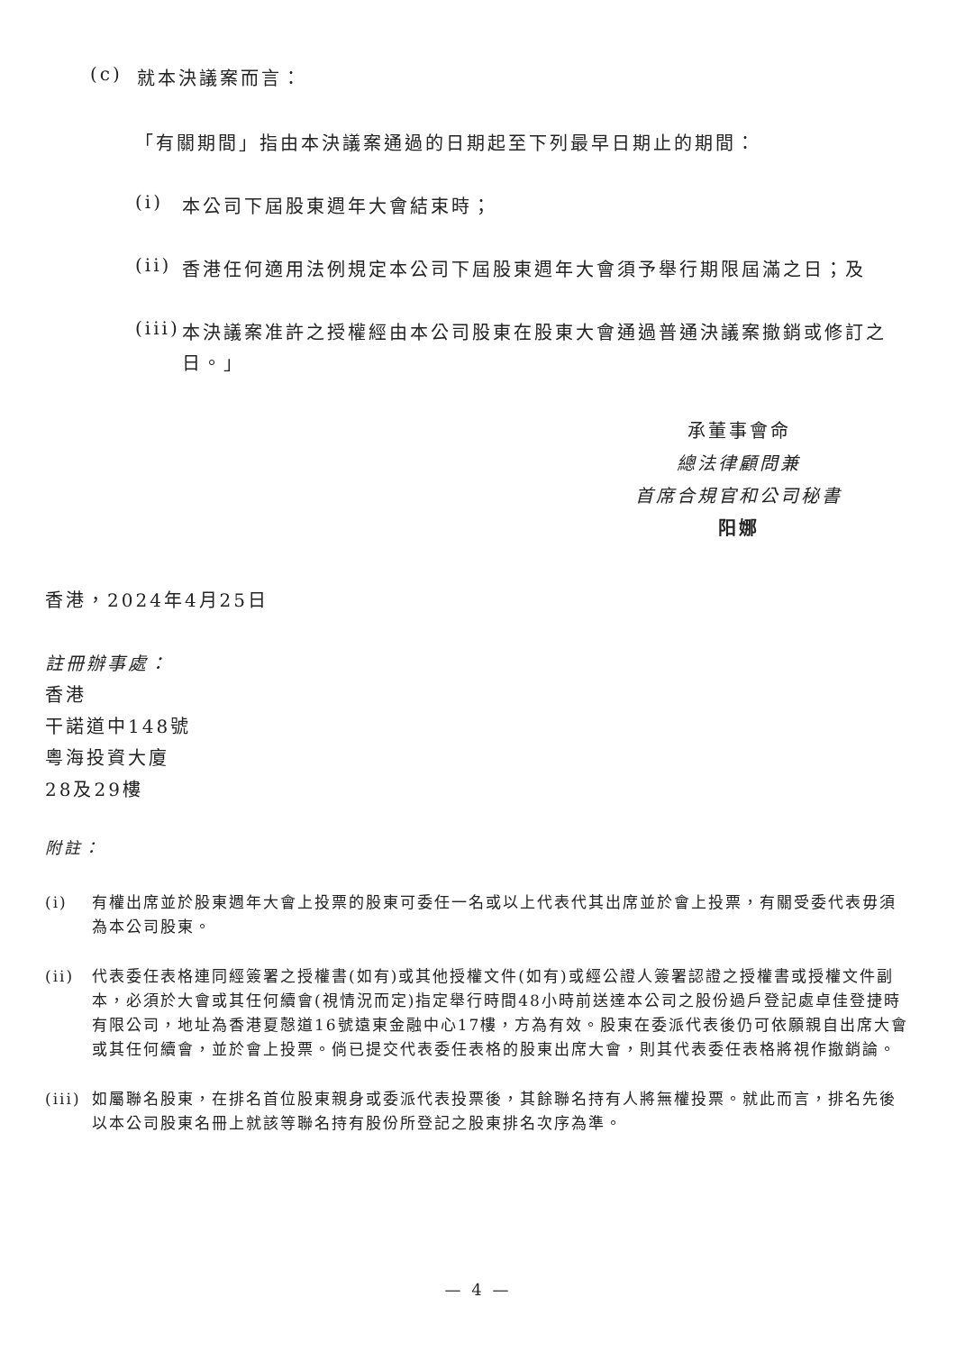(c)
就本決議案而言：
「有關期間」指由本決議案通過的日期起至下列最早日期止的期間：
(i)
本公司下屆股東週年大會結束時；
(ii)
香港任何適用法例規定本公司下屆股東週年大會須予舉行期限屆滿之日；及
(iii)
本決議案准許之授權經由本公司股東在股東大會通過普通決議案撤銷或修訂之日。」
承董事會命
總法律顧問兼
首席合規官和公司秘書
阳娜
香港，2024年4月25日
註冊辦事處：
香港
干諾道中148號
粵海投資大廈
28及29樓
附註：
(i)
有權出席並於股東週年大會上投票的股東可委任一名或以上代表代其出席並於會上投票，有關受委代表毋須為本公司股東。
(ii)
代表委任表格連同經簽署之授權書(如有)或其他授權文件(如有)或經公證人簽署認證之授權書或授權文件副本，必須於大會或其任何續會(視情況而定)指定舉行時間48小時前送達本公司之股份過戶登記處卓佳登捷時有限公司，地址為香港夏慤道16號遠東金融中心17樓，方為有效。股東在委派代表後仍可依願親自出席大會或其任何續會，並於會上投票。倘已提交代表委任表格的股東出席大會，則其代表委任表格將視作撤銷論。
(iii)
如屬聯名股東，在排名首位股東親身或委派代表投票後，其餘聯名持有人將無權投票。就此而言，排名先後以本公司股東名冊上就該等聯名持有股份所登記之股東排名次序為準。
— 4 —